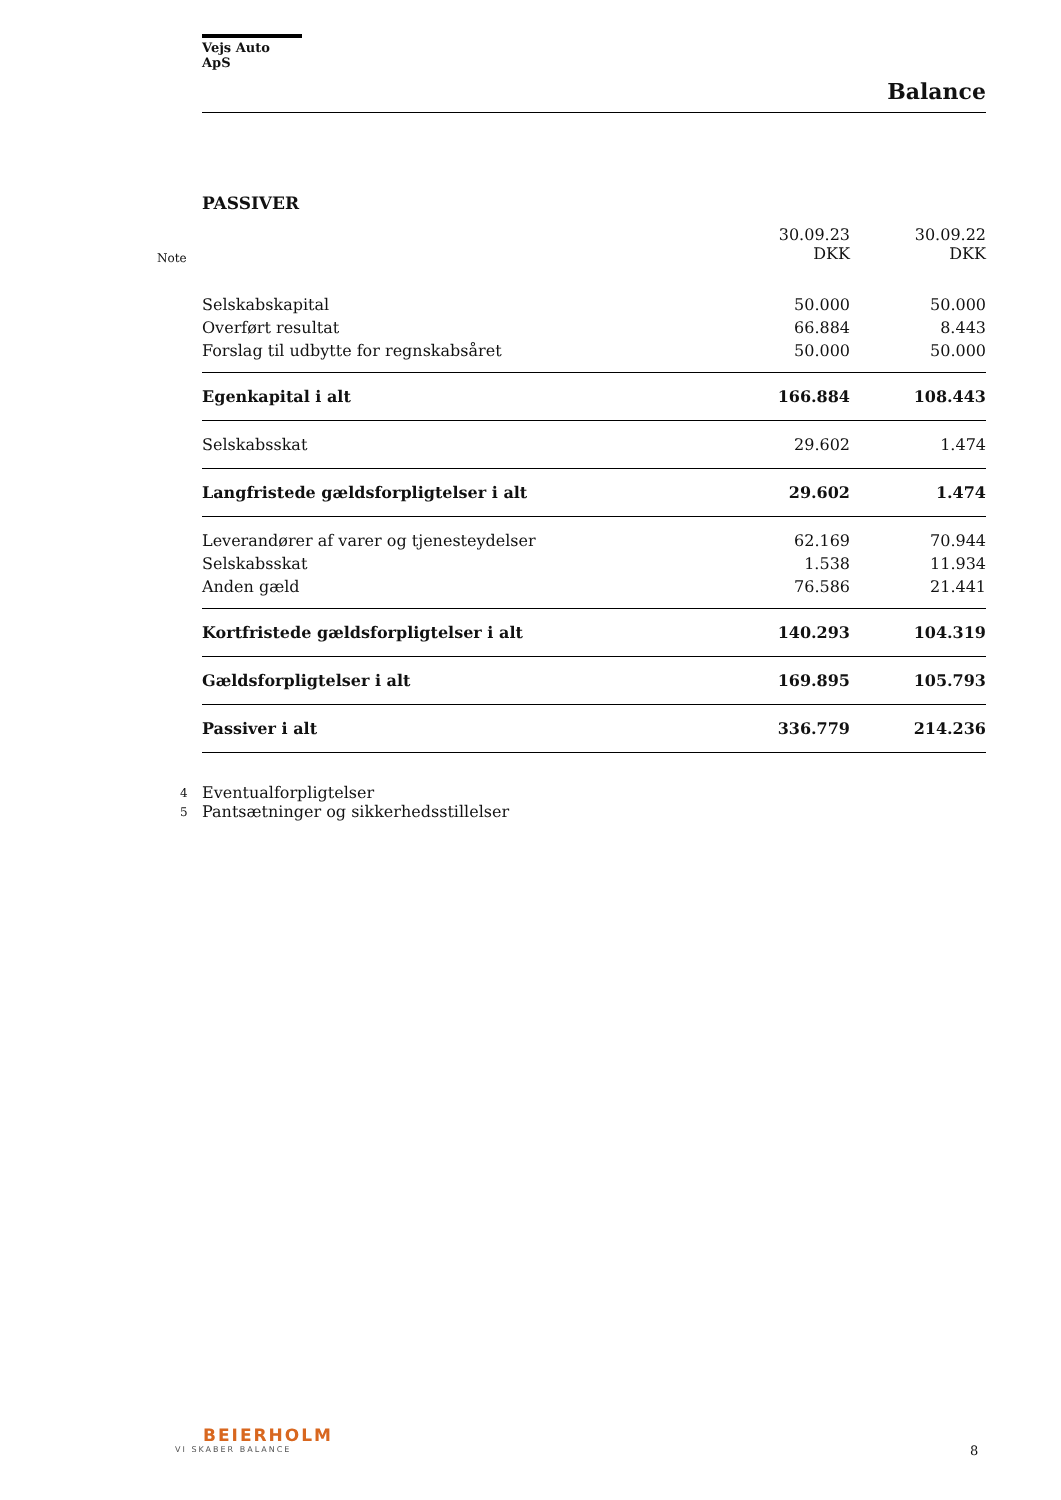Vejs Auto ApS
Balance
PASSIVER
| Note | 30.09.23 DKK | 30.09.22 DKK |
| --- | --- | --- |
| Selskabskapital | 50.000 | 50.000 |
| Overført resultat | 66.884 | 8.443 |
| Forslag til udbytte for regnskabsåret | 50.000 | 50.000 |
| Egenkapital i alt | 166.884 | 108.443 |
| Selskabsskat | 29.602 | 1.474 |
| Langfristede gældsforpligtelser i alt | 29.602 | 1.474 |
| Leverandører af varer og tjenesteydelser | 62.169 | 70.944 |
| Selskabsskat | 1.538 | 11.934 |
| Anden gæld | 76.586 | 21.441 |
| Kortfristede gældsforpligtelser i alt | 140.293 | 104.319 |
| Gældsforpligtelser i alt | 169.895 | 105.793 |
| Passiver i alt | 336.779 | 214.236 |
4 Eventualforpligtelser
5 Pantsætninger og sikkerhedsstillelser
BEIERHOLM
VI SKABER BALANCE
8